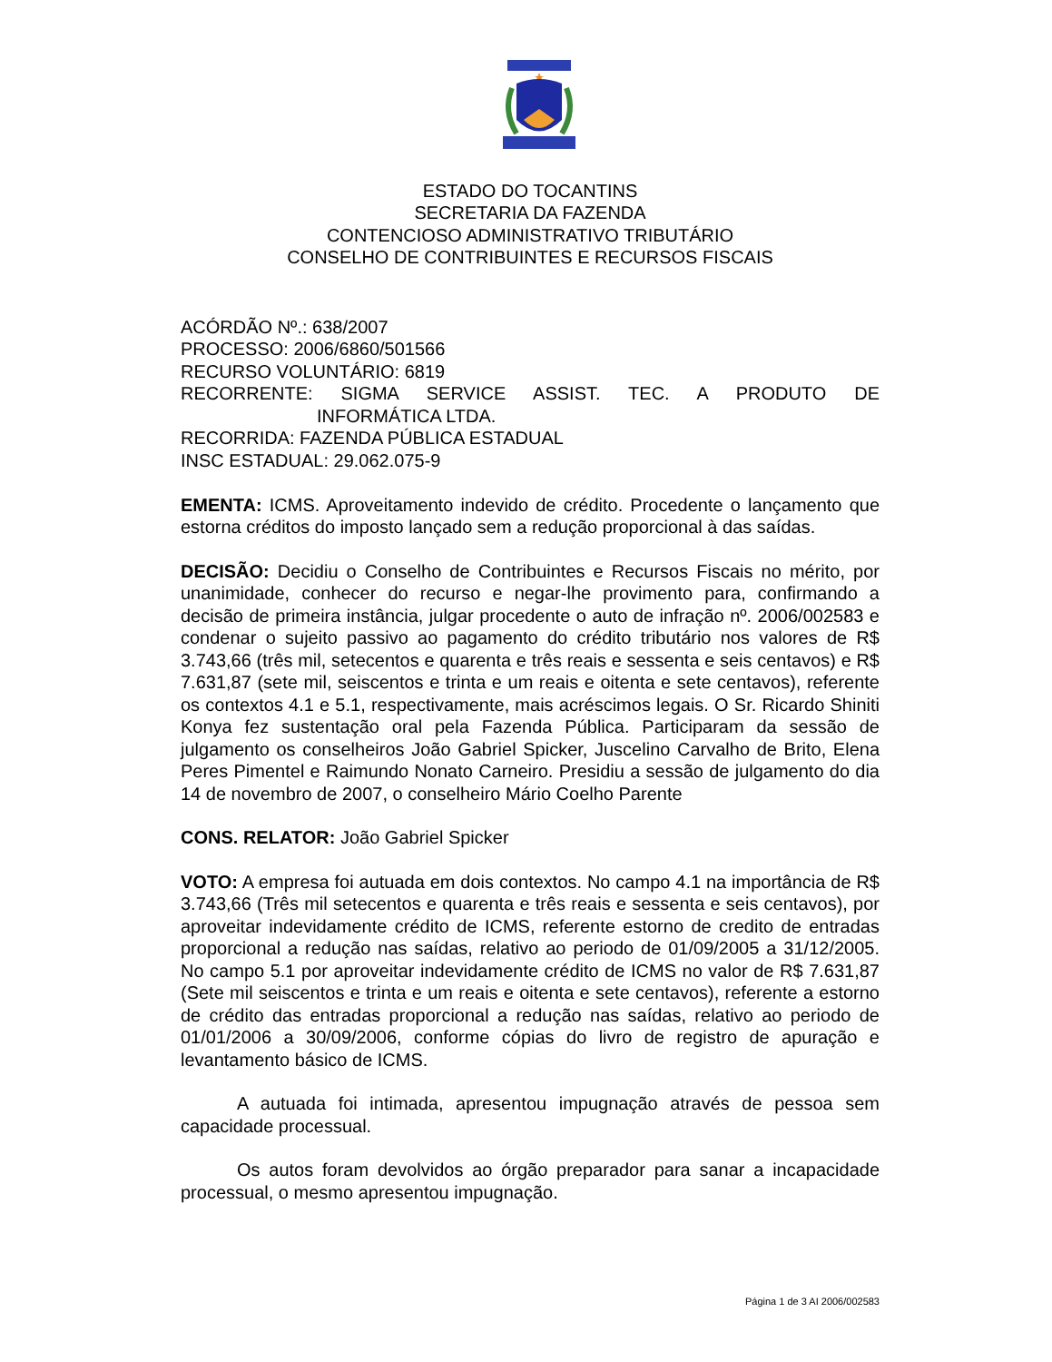ESTADO DO TOCANTINS
SECRETARIA DA FAZENDA
CONTENCIOSO ADMINISTRATIVO TRIBUTÁRIO
CONSELHO DE CONTRIBUINTES E RECURSOS FISCAIS
ACÓRDÃO Nº.: 638/2007
PROCESSO: 2006/6860/501566
RECURSO VOLUNTÁRIO: 6819
RECORRENTE: SIGMA SERVICE ASSIST. TEC. A PRODUTO DE
INFORMÁTICA LTDA.
RECORRIDA: FAZENDA PÚBLICA ESTADUAL
INSC ESTADUAL: 29.062.075-9
EMENTA: ICMS. Aproveitamento indevido de crédito. Procedente o lançamento que estorna créditos do imposto lançado sem a redução proporcional à das saídas.
DECISÃO: Decidiu o Conselho de Contribuintes e Recursos Fiscais no mérito, por unanimidade, conhecer do recurso e negar-lhe provimento para, confirmando a decisão de primeira instância, julgar procedente o auto de infração nº. 2006/002583 e condenar o sujeito passivo ao pagamento do crédito tributário nos valores de R$ 3.743,66 (três mil, setecentos e quarenta e três reais e sessenta e seis centavos) e R$ 7.631,87 (sete mil, seiscentos e trinta e um reais e oitenta e sete centavos), referente os contextos 4.1 e 5.1, respectivamente, mais acréscimos legais. O Sr. Ricardo Shiniti Konya fez sustentação oral pela Fazenda Pública. Participaram da sessão de julgamento os conselheiros João Gabriel Spicker, Juscelino Carvalho de Brito, Elena Peres Pimentel e Raimundo Nonato Carneiro. Presidiu a sessão de julgamento do dia 14 de novembro de 2007, o conselheiro Mário Coelho Parente
CONS. RELATOR: João Gabriel Spicker
VOTO: A empresa foi autuada em dois contextos. No campo 4.1 na importância de R$ 3.743,66 (Três mil setecentos e quarenta e três reais e sessenta e seis centavos), por aproveitar indevidamente crédito de ICMS, referente estorno de credito de entradas proporcional a redução nas saídas, relativo ao periodo de 01/09/2005 a 31/12/2005. No campo 5.1 por aproveitar indevidamente crédito de ICMS no valor de R$ 7.631,87 (Sete mil seiscentos e trinta e um reais e oitenta e sete centavos), referente a estorno de crédito das entradas proporcional a redução nas saídas, relativo ao periodo de 01/01/2006 a 30/09/2006, conforme cópias do livro de registro de apuração e levantamento básico de ICMS.
A autuada foi intimada, apresentou impugnação através de pessoa sem capacidade processual.
Os autos foram devolvidos ao órgão preparador para sanar a incapacidade processual, o mesmo apresentou impugnação.
Página 1 de 3 AI 2006/002583